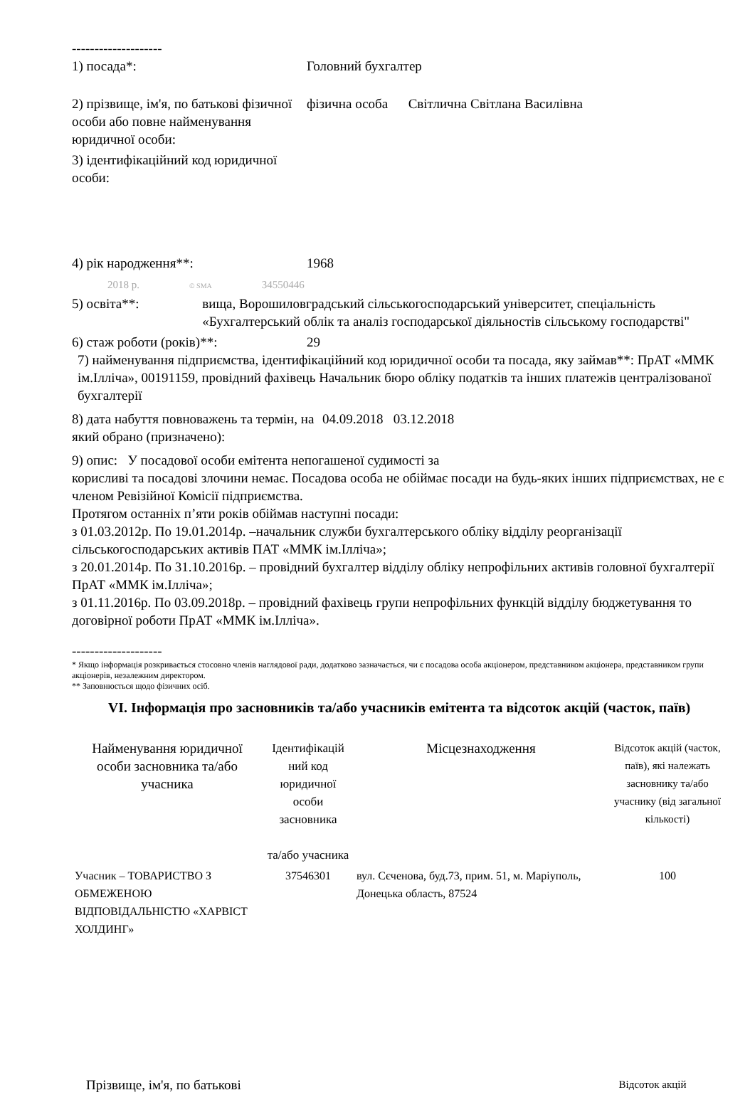--------------------
1) посада*: Головний бухгалтер
2) прізвище, ім'я, по батькові фізичної особи або повне найменування юридичної особи:
фізична особа Світлична Світлана Василівна
3) ідентифікаційний код юридичної особи:
4) рік народження**: 1968
2018 р. © SMA 34550446
5) освіта**: вища, Ворошиловградський сільськогосподарський університет, спеціальність «Бухгалтерський облік та аналіз господарської діяльностів сільському господарстві"
6) стаж роботи (років)**: 29
7) найменування підприємства, ідентифікаційний код юридичної особи та посада, яку займав**: ПрАТ «ММК ім.Ілліча», 00191159, провідний фахівець Начальник бюро обліку податків та інших платежів централізованої бухгалтерії
8) дата набуття повноважень та термін, на який обрано (призначено):
04.09.2018 03.12.2018
9) опис: У посадової особи емітента непогашеної судимості за
корисливі та посадові злочини немає. Посадова особа не обіймає посади на будь-яких інших підприємствах, не є членом Ревізійної Комісії підприємства.
Протягом останніх п’яти років обіймав наступні посади:
з 01.03.2012р. По 19.01.2014р. –начальник служби бухгалтерського обліку відділу реорганізації сільськогосподарських активів ПАТ «ММК ім.Ілліча»;
з 20.01.2014р. По 31.10.2016р. – провідний бухгалтер відділу обліку непрофільних активів головної бухгалтерії ПрАТ «ММК ім.Ілліча»;
з 01.11.2016р. По 03.09.2018р. – провідний фахівець групи непрофільних функцій відділу бюджетування то договірної роботи ПрАТ «ММК ім.Ілліча».
--------------------
* Якщо інформація розкривається стосовно членів наглядової ради, додатково зазначається, чи є посадова особа акціонером, представником акціонера, представником групи акціонерів, незалежним директором.
** Заповнюється щодо фізичних осіб.
VI. Інформація про засновників та/або учасників емітента та відсоток акцій (часток, паїв)
| Найменування юридичної особи засновника та/або учасника | Ідентифікацій ний код юридичної особи засновника та/або учасника | Місцезнаходження | Відсоток акцій (часток, паїв), які належать засновнику та/або учаснику (від загальної кількості) |
| --- | --- | --- | --- |
| Учасник – ТОВАРИСТВО З ОБМЕЖЕНОЮ ВІДПОВІДАЛЬНІСТЮ «ХАРВІСТ ХОЛДИНГ» | 37546301 | вул. Сєченова, буд.73, прим. 51, м. Маріуполь, Донецька область, 87524 | 100 |
| Прізвище, ім'я, по батькові | | Відсоток акцій |
| --- | --- | --- |